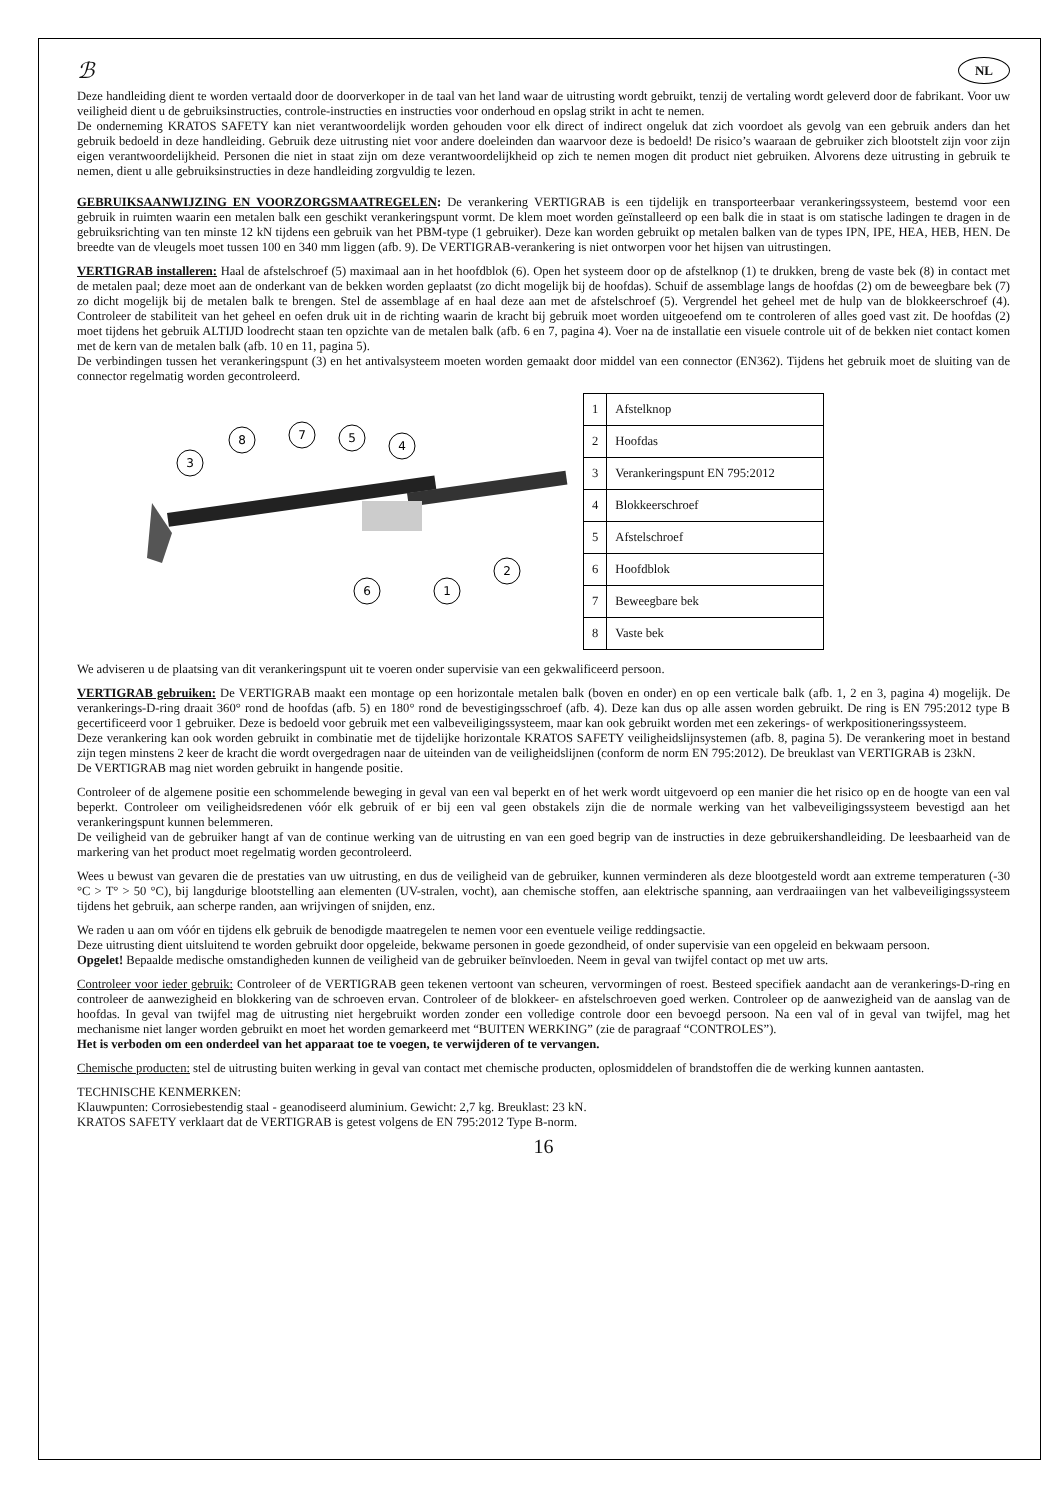ℬ NL
Deze handleiding dient te worden vertaald door de doorverkoper in de taal van het land waar de uitrusting wordt gebruikt, tenzij de vertaling wordt geleverd door de fabrikant. Voor uw veiligheid dient u de gebruiksinstructies, controle-instructies en instructies voor onderhoud en opslag strikt in acht te nemen.
De onderneming KRATOS SAFETY kan niet verantwoordelijk worden gehouden voor elk direct of indirect ongeluk dat zich voordoet als gevolg van een gebruik anders dan het gebruik bedoeld in deze handleiding. Gebruik deze uitrusting niet voor andere doeleinden dan waarvoor deze is bedoeld! De risico’s waaraan de gebruiker zich blootstelt zijn voor zijn eigen verantwoordelijkheid. Personen die niet in staat zijn om deze verantwoordelijkheid op zich te nemen mogen dit product niet gebruiken. Alvorens deze uitrusting in gebruik te nemen, dient u alle gebruiksinstructies in deze handleiding zorgvuldig te lezen.
GEBRUIKSAANWIJZING EN VOORZORGSMAATREGELEN: De verankering VERTIGRAB is een tijdelijk en transporteerbaar verankeringssysteem, bestemd voor een gebruik in ruimten waarin een metalen balk een geschikt verankeringspunt vormt. De klem moet worden geïnstalleerd op een balk die in staat is om statische ladingen te dragen in de gebruiksrichting van ten minste 12 kN tijdens een gebruik van het PBM-type (1 gebruiker). Deze kan worden gebruikt op metalen balken van de types IPN, IPE, HEA, HEB, HEN. De breedte van de vleugels moet tussen 100 en 340 mm liggen (afb. 9). De VERTIGRAB-verankering is niet ontworpen voor het hijsen van uitrustingen.
VERTIGRAB installeren: Haal de afstelschroef (5) maximaal aan in het hoofdblok (6). Open het systeem door op de afstelknop (1) te drukken, breng de vaste bek (8) in contact met de metalen paal; deze moet aan de onderkant van de bekken worden geplaatst (zo dicht mogelijk bij de hoofdas). Schuif de assemblage langs de hoofdas (2) om de beweegbare bek (7) zo dicht mogelijk bij de metalen balk te brengen. Stel de assemblage af en haal deze aan met de afstelschroef (5). Vergrendel het geheel met de hulp van de blokkeerschroef (4). Controleer de stabiliteit van het geheel en oefen druk uit in de richting waarin de kracht bij gebruik moet worden uitgeoefend om te controleren of alles goed vast zit. De hoofdas (2) moet tijdens het gebruik ALTIJD loodrecht staan ten opzichte van de metalen balk (afb. 6 en 7, pagina 4). Voer na de installatie een visuele controle uit of de bekken niet contact komen met de kern van de metalen balk (afb. 10 en 11, pagina 5).
De verbindingen tussen het verankeringspunt (3) en het antivalsysteem moeten worden gemaakt door middel van een connector (EN362). Tijdens het gebruik moet de sluiting van de connector regelmatig worden gecontroleerd.
3
8
7
5
4
2
6
1
| 1 | Afstelknop |
| 2 | Hoofdas |
| 3 | Verankeringspunt EN 795:2012 |
| 4 | Blokkeerschroef |
| 5 | Afstelschroef |
| 6 | Hoofdblok |
| 7 | Beweegbare bek |
| 8 | Vaste bek |
We adviseren u de plaatsing van dit verankeringspunt uit te voeren onder supervisie van een gekwalificeerd persoon.
VERTIGRAB gebruiken: De VERTIGRAB maakt een montage op een horizontale metalen balk (boven en onder) en op een verticale balk (afb. 1, 2 en 3, pagina 4) mogelijk. De verankerings-D-ring draait 360° rond de hoofdas (afb. 5) en 180° rond de bevestigingsschroef (afb. 4). Deze kan dus op alle assen worden gebruikt. De ring is EN 795:2012 type B gecertificeerd voor 1 gebruiker. Deze is bedoeld voor gebruik met een valbeveiligingssysteem, maar kan ook gebruikt worden met een zekerings- of werkpositioneringssysteem.
Deze verankering kan ook worden gebruikt in combinatie met de tijdelijke horizontale KRATOS SAFETY veiligheidslijnsystemen (afb. 8, pagina 5). De verankering moet in bestand zijn tegen minstens 2 keer de kracht die wordt overgedragen naar de uiteinden van de veiligheidslijnen (conform de norm EN 795:2012). De breuklast van VERTIGRAB is 23kN.
De VERTIGRAB mag niet worden gebruikt in hangende positie.
Controleer of de algemene positie een schommelende beweging in geval van een val beperkt en of het werk wordt uitgevoerd op een manier die het risico op en de hoogte van een val beperkt. Controleer om veiligheidsredenen vóór elk gebruik of er bij een val geen obstakels zijn die de normale werking van het valbeveiligingssysteem bevestigd aan het verankeringspunt kunnen belemmeren.
De veiligheid van de gebruiker hangt af van de continue werking van de uitrusting en van een goed begrip van de instructies in deze gebruikershandleiding. De leesbaarheid van de markering van het product moet regelmatig worden gecontroleerd.
Wees u bewust van gevaren die de prestaties van uw uitrusting, en dus de veiligheid van de gebruiker, kunnen verminderen als deze blootgesteld wordt aan extreme temperaturen (-30 °C > T° > 50 °C), bij langdurige blootstelling aan elementen (UV-stralen, vocht), aan chemische stoffen, aan elektrische spanning, aan verdraaiingen van het valbeveiligingssysteem tijdens het gebruik, aan scherpe randen, aan wrijvingen of snijden, enz.
We raden u aan om vóór en tijdens elk gebruik de benodigde maatregelen te nemen voor een eventuele veilige reddingsactie.
Deze uitrusting dient uitsluitend te worden gebruikt door opgeleide, bekwame personen in goede gezondheid, of onder supervisie van een opgeleid en bekwaam persoon.
Opgelet! Bepaalde medische omstandigheden kunnen de veiligheid van de gebruiker beïnvloeden. Neem in geval van twijfel contact op met uw arts.
Controleer voor ieder gebruik: Controleer of de VERTIGRAB geen tekenen vertoont van scheuren, vervormingen of roest. Besteed specifiek aandacht aan de verankerings-D-ring en controleer de aanwezigheid en blokkering van de schroeven ervan. Controleer of de blokkeer- en afstelschroeven goed werken. Controleer op de aanwezigheid van de aanslag van de hoofdas. In geval van twijfel mag de uitrusting niet hergebruikt worden zonder een volledige controle door een bevoegd persoon. Na een val of in geval van twijfel, mag het mechanisme niet langer worden gebruikt en moet het worden gemarkeerd met “BUITEN WERKING” (zie de paragraaf “CONTROLES”).
Het is verboden om een onderdeel van het apparaat toe te voegen, te verwijderen of te vervangen.
Chemische producten: stel de uitrusting buiten werking in geval van contact met chemische producten, oplosmiddelen of brandstoffen die de werking kunnen aantasten.
TECHNISCHE KENMERKEN:
Klauwpunten: Corrosiebestendig staal - geanodiseerd aluminium. Gewicht: 2,7 kg. Breuklast: 23 kN.
KRATOS SAFETY verklaart dat de VERTIGRAB is getest volgens de EN 795:2012 Type B-norm.
16